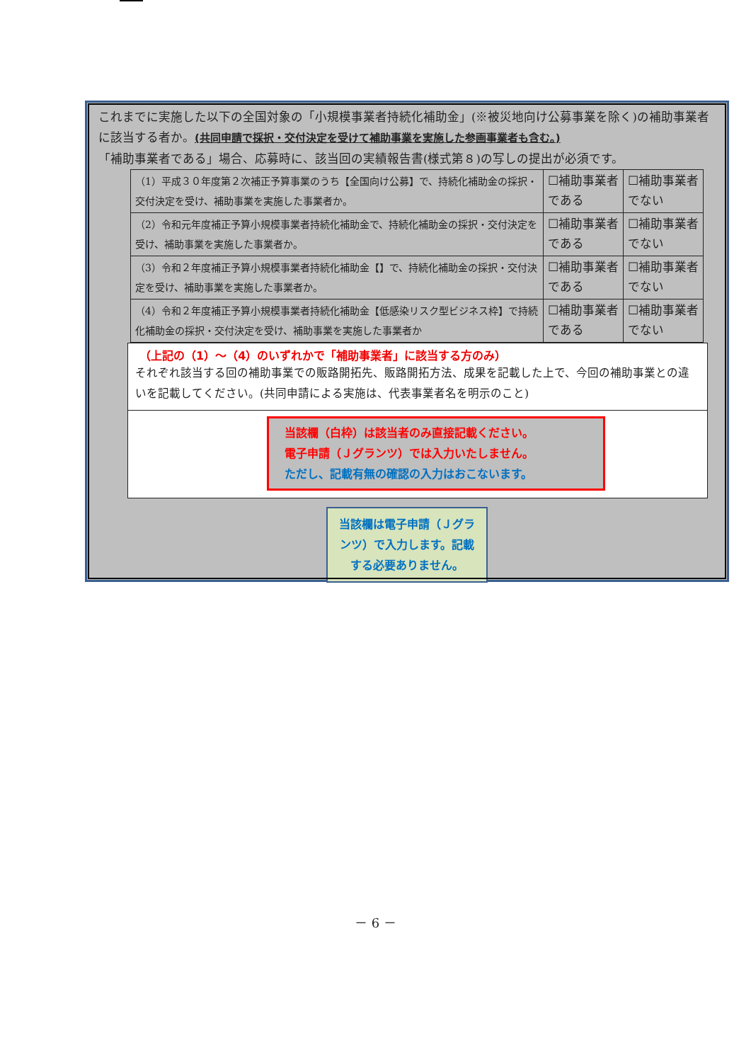これまでに実施した以下の全国対象の「小規模事業者持続化補助金」(※被災地向け公募事業を除く)の補助事業者に該当する者か。(共同申請で採択・交付決定を受けて補助事業を実施した参画事業者も含む。)
「補助事業者である」場合、応募時に、該当回の実績報告書(様式第８)の写しの提出が必須です。
| （1）平成３０年度第２次補正予算事業のうち【全国向け公募】で、持続化補助金の採択・交付決定を受け、補助事業を実施した事業者か。 | ☐補助事業者である | ☐補助事業者でない |
| （2）令和元年度補正予算小規模事業者持続化補助金で、持続化補助金の採択・交付決定を受け、補助事業を実施した事業者か。 | ☐補助事業者である | ☐補助事業者でない |
| （3）令和２年度補正予算小規模事業者持続化補助金【】で、持続化補助金の採択・交付決定を受け、補助事業を実施した事業者か。 | ☐補助事業者である | ☐補助事業者でない |
| （4）令和２年度補正予算小規模事業者持続化補助金【低感染リスク型ビジネス枠】で持続化補助金の採択・交付決定を受け、補助事業を実施した事業者か | ☐補助事業者である | ☐補助事業者でない |
（上記の（1）～（4）のいずれかで「補助事業者」に該当する方のみ）
それぞれ該当する回の補助事業での販路開拓先、販路開拓方法、成果を記載した上で、今回の補助事業との違いを記載してください。(共同申請による実施は、代表事業者名を明示のこと)
当該欄（白枠）は該当者のみ直接記載ください。
電子申請（Ｊグランツ）では入力いたしません。
ただし、記載有無の確認の入力はおこないます。
当該欄は電子申請（Ｊグランツ）で入力します。記載する必要ありません。
－ 6 －